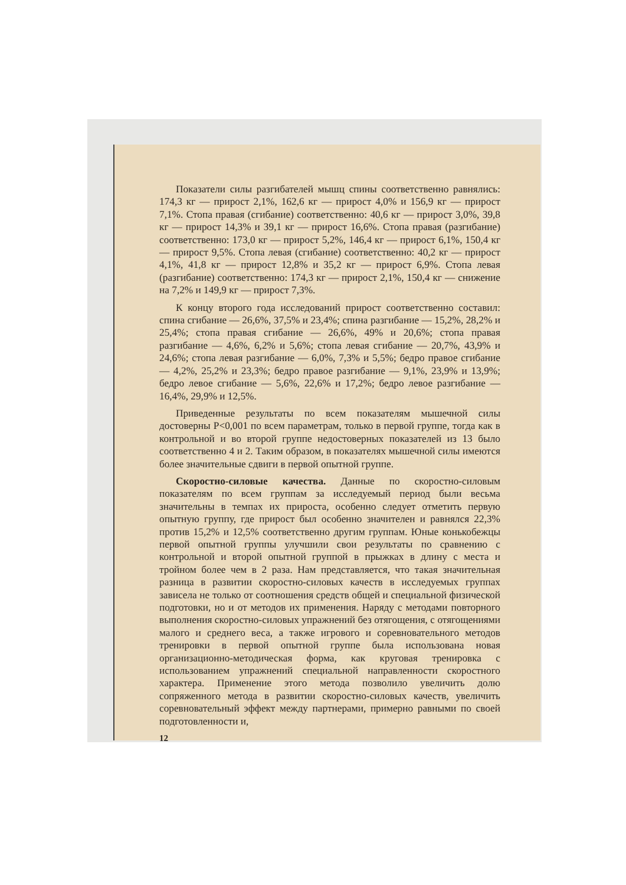Показатели силы разгибателей мышц спины соответственно равнялись: 174,3 кг — прирост 2,1%, 162,6 кг — прирост 4,0% и 156,9 кг — прирост 7,1%. Стопа правая (сгибание) соответственно: 40,6 кг — прирост 3,0%, 39,8 кг — прирост 14,3% и 39,1 кг — прирост 16,6%. Стопа правая (разгибание) соответственно: 173,0 кг — прирост 5,2%, 146,4 кг — прирост 6,1%, 150,4 кг — прирост 9,5%. Стопа левая (сгибание) соответственно: 40,2 кг — прирост 4,1%, 41,8 кг — прирост 12,8% и 35,2 кг — прирост 6,9%. Стопа левая (разгибание) соответственно: 174,3 кг — прирост 2,1%, 150,4 кг — снижение на 7,2% и 149,9 кг — прирост 7,3%.
К концу второго года исследований прирост соответственно составил: спина сгибание — 26,6%, 37,5% и 23,4%; спина разгибание — 15,2%, 28,2% и 25,4%; стопа правая сгибание — 26,6%, 49% и 20,6%; стопа правая разгибание — 4,6%, 6,2% и 5,6%; стопа левая сгибание — 20,7%, 43,9% и 24,6%; стопа левая разгибание — 6,0%, 7,3% и 5,5%; бедро правое сгибание — 4,2%, 25,2% и 23,3%; бедро правое разгибание — 9,1%, 23,9% и 13,9%; бедро левое сгибание — 5,6%, 22,6% и 17,2%; бедро левое разгибание — 16,4%, 29,9% и 12,5%.
Приведенные результаты по всем показателям мышечной силы достоверны P<0,001 по всем параметрам, только в первой группе, тогда как в контрольной и во второй группе недостоверных показателей из 13 было соответственно 4 и 2. Таким образом, в показателях мышечной силы имеются более значительные сдвиги в первой опытной группе.
Скоростно-силовые качества. Данные по скоростно-силовым показателям по всем группам за исследуемый период были весьма значительны в темпах их прироста, особенно следует отметить первую опытную группу, где прирост был особенно значителен и равнялся 22,3% против 15,2% и 12,5% соответственно другим группам. Юные конькобежцы первой опытной группы улучшили свои результаты по сравнению с контрольной и второй опытной группой в прыжках в длину с места и тройном более чем в 2 раза. Нам представляется, что такая значительная разница в развитии скоростно-силовых качеств в исследуемых группах зависела не только от соотношения средств общей и специальной физической подготовки, но и от методов их применения. Наряду с методами повторного выполнения скоростно-силовых упражнений без отягощения, с отягощениями малого и среднего веса, а также игрового и соревновательного методов тренировки в первой опытной группе была использована новая организационно-методическая форма, как круговая тренировка с использованием упражнений специальной направленности скоростного характера. Применение этого метода позволило увеличить долю сопряженного метода в развитии скоростно-силовых качеств, увеличить соревновательный эффект между партнерами, примерно равными по своей подготовленности и,
12